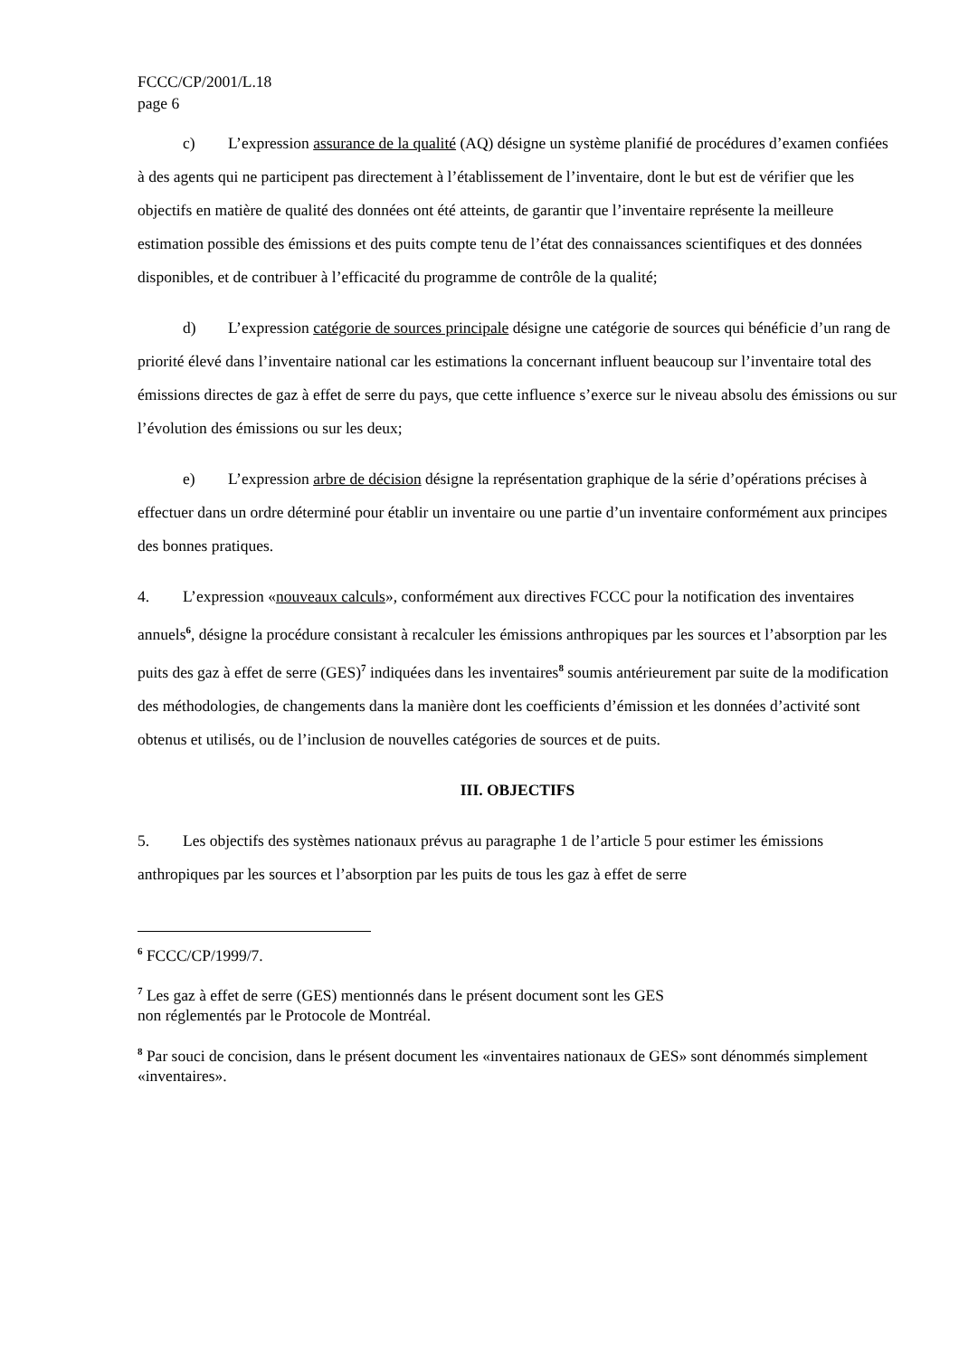FCCC/CP/2001/L.18
page 6
c) L’expression assurance de la qualité (AQ) désigne un système planifié de procédures d’examen confiées à des agents qui ne participent pas directement à l’établissement de l’inventaire, dont le but est de vérifier que les objectifs en matière de qualité des données ont été atteints, de garantir que l’inventaire représente la meilleure estimation possible des émissions et des puits compte tenu de l’état des connaissances scientifiques et des données disponibles, et de contribuer à l’efficacité du programme de contrôle de la qualité;
d) L’expression catégorie de sources principale désigne une catégorie de sources qui bénéficie d’un rang de priorité élevé dans l’inventaire national car les estimations la concernant influent beaucoup sur l’inventaire total des émissions directes de gaz à effet de serre du pays, que cette influence s’exerce sur le niveau absolu des émissions ou sur l’évolution des émissions ou sur les deux;
e) L’expression arbre de décision désigne la représentation graphique de la série d’opérations précises à effectuer dans un ordre déterminé pour établir un inventaire ou une partie d’un inventaire conformément aux principes des bonnes pratiques.
4. L’expression «nouveaux calculs», conformément aux directives FCCC pour la notification des inventaires annuels<sup>6</sup>, désigne la procédure consistant à recalculer les émissions anthropiques par les sources et l’absorption par les puits des gaz à effet de serre (GES)<sup>7</sup> indiquées dans les inventaires<sup>8</sup> soumis antérieurement par suite de la modification des méthodologies, de changements dans la manière dont les coefficients d’émission et les données d’activité sont obtenus et utilisés, ou de l’inclusion de nouvelles catégories de sources et de puits.
III. OBJECTIFS
5. Les objectifs des systèmes nationaux prévus au paragraphe 1 de l’article 5 pour estimer les émissions anthropiques par les sources et l’absorption par les puits de tous les gaz à effet de serre
<sup>6</sup> FCCC/CP/1999/7.
<sup>7</sup> Les gaz à effet de serre (GES) mentionnés dans le présent document sont les GES
non réglementés par le Protocole de Montréal.
<sup>8</sup> Par souci de concision, dans le présent document les «inventaires nationaux de GES» sont dénommés simplement «inventaires».